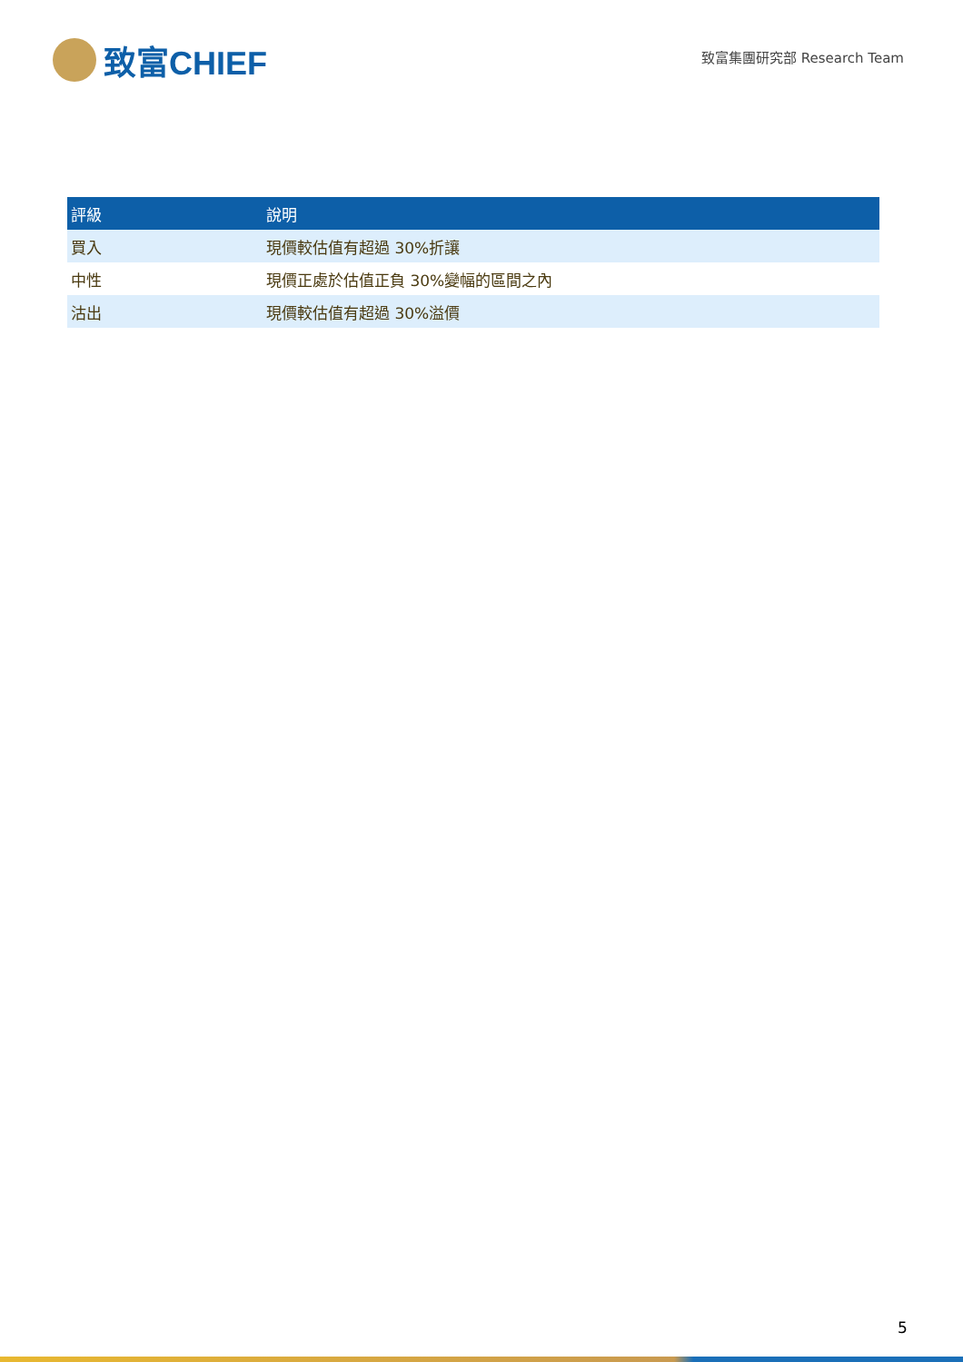致富CHIEF
致富集團研究部 Research Team
| 評級 | 說明 |
| --- | --- |
| 買入 | 現價較估值有超過 30%折讓 |
| 中性 | 現價正處於估值正負 30%變幅的區間之內 |
| 沽出 | 現價較估值有超過 30%溢價 |
5